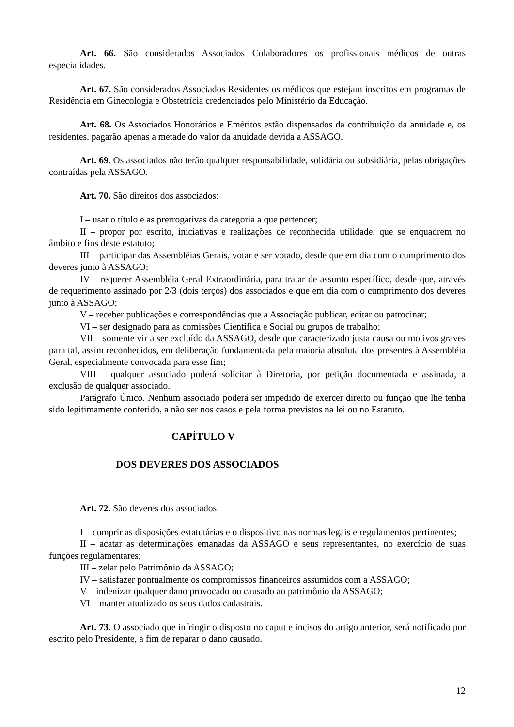Art. 66. São considerados Associados Colaboradores os profissionais médicos de outras especialidades.
Art. 67. São considerados Associados Residentes os médicos que estejam inscritos em programas de Residência em Ginecologia e Obstetrícia credenciados pelo Ministério da Educação.
Art. 68. Os Associados Honorários e Eméritos estão dispensados da contribuição da anuidade e, os residentes, pagarão apenas a metade do valor da anuidade devida a ASSAGO.
Art. 69. Os associados não terão qualquer responsabilidade, solidária ou subsidiária, pelas obrigações contraídas pela ASSAGO.
Art. 70. São direitos dos associados:
I – usar o título e as prerrogativas da categoria a que pertencer;
II – propor por escrito, iniciativas e realizações de reconhecida utilidade, que se enquadrem no âmbito e fins deste estatuto;
III – participar das Assembléias Gerais, votar e ser votado, desde que em dia com o cumprimento dos deveres junto à ASSAGO;
IV – requerer Assembléia Geral Extraordinária, para tratar de assunto específico, desde que, através de requerimento assinado por 2/3 (dois terços) dos associados e que em dia com o cumprimento dos deveres junto à ASSAGO;
V – receber publicações e correspondências que a Associação publicar, editar ou patrocinar;
VI – ser designado para as comissões Científica e Social ou grupos de trabalho;
VII – somente vir a ser excluído da ASSAGO, desde que caracterizado justa causa ou motivos graves para tal, assim reconhecidos, em deliberação fundamentada pela maioria absoluta dos presentes à Assembléia Geral, especialmente convocada para esse fim;
VIII – qualquer associado poderá solicitar à Diretoria, por petição documentada e assinada, a exclusão de qualquer associado.
Parágrafo Único. Nenhum associado poderá ser impedido de exercer direito ou função que lhe tenha sido legitimamente conferido, a não ser nos casos e pela forma previstos na lei ou no Estatuto.
CAPÍTULO V
DOS DEVERES DOS ASSOCIADOS
Art. 72. São deveres dos associados:
I – cumprir as disposições estatutárias e o dispositivo nas normas legais e regulamentos pertinentes;
II – acatar as determinações emanadas da ASSAGO e seus representantes, no exercício de suas funções regulamentares;
III – zelar pelo Patrimônio da ASSAGO;
IV – satisfazer pontualmente os compromissos financeiros assumidos com a ASSAGO;
V – indenizar qualquer dano provocado ou causado ao patrimônio da ASSAGO;
VI – manter atualizado os seus dados cadastrais.
Art. 73. O associado que infringir o disposto no caput e incisos do artigo anterior, será notificado por escrito pelo Presidente, a fim de reparar o dano causado.
12